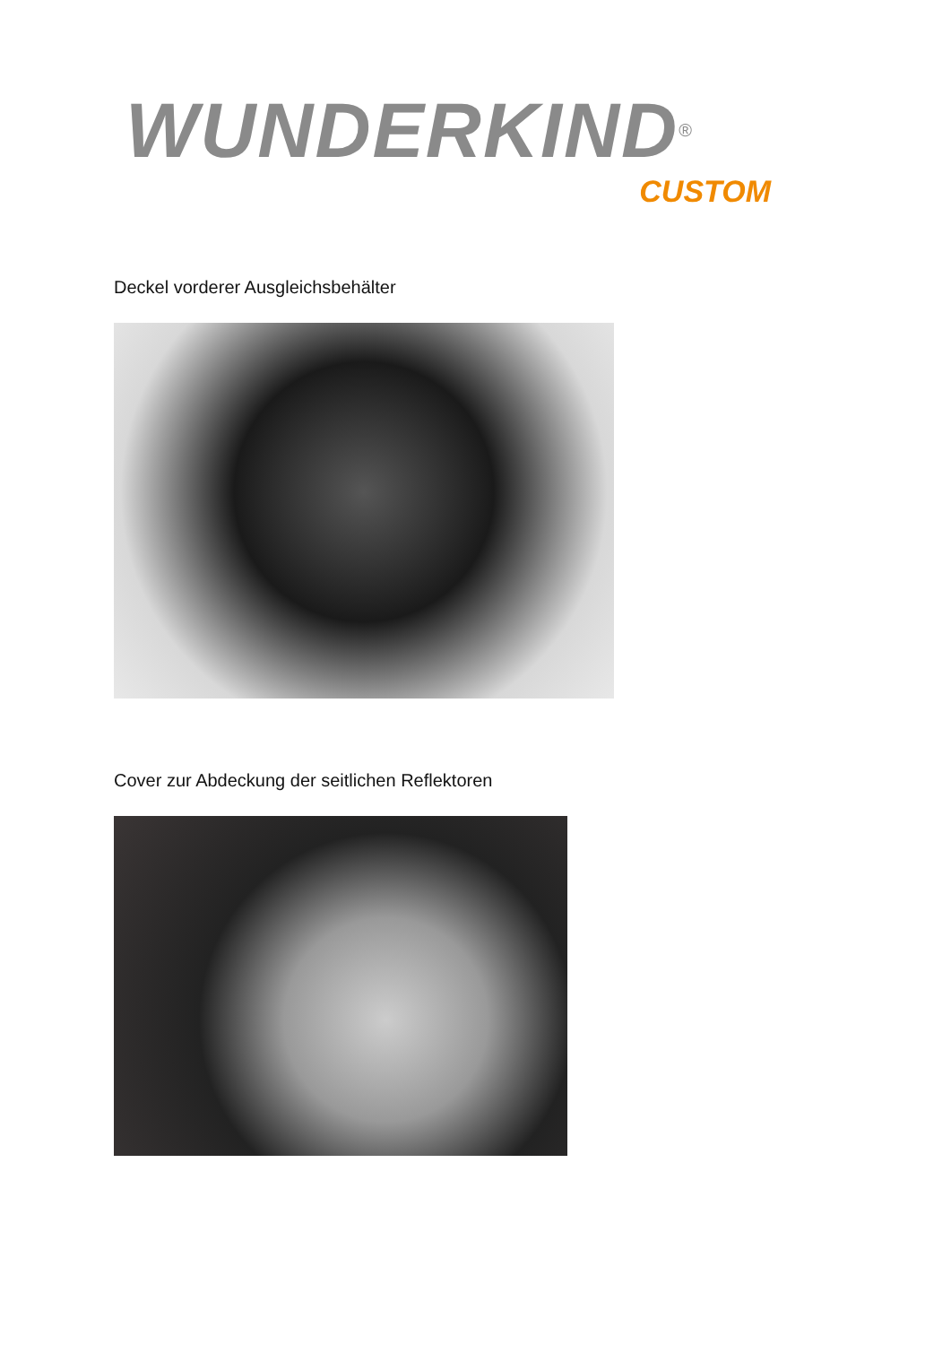WUNDERKIND<sup>®</sup>
CUSTOM
Deckel vorderer Ausgleichsbehälter
Cover zur Abdeckung der seitlichen Reflektoren